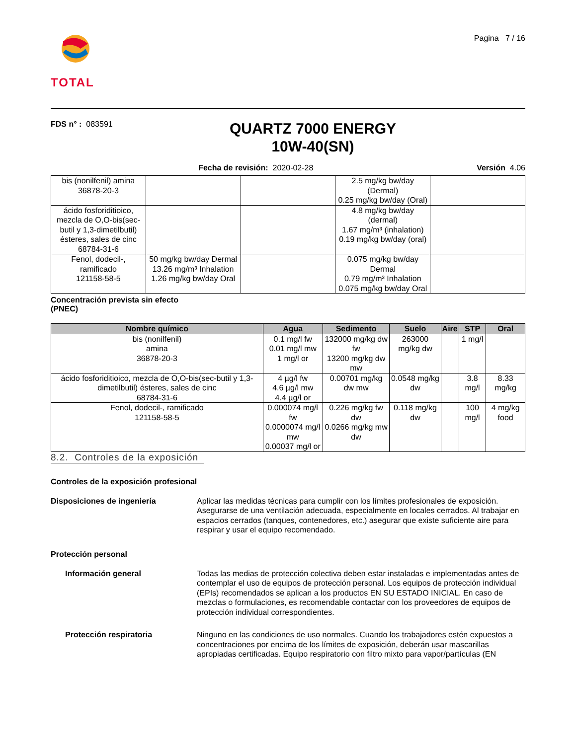TOTAL
Pagina 7 / 16
FDS n° : 083591
QUARTZ 7000 ENERGY
10W-40(SN)
Fecha de revisión: 2020-02-28 Versión 4.06
| bis (nonilfenil) amina 36878-20-3 | | | 2.5 mg/kg bw/day (Dermal) 0.25 mg/kg bw/day (Oral) | |
| ácido fosforiditioico, mezcla de O,O-bis(sec-butil y 1,3-dimetilbutil) ésteres, sales de cinc 68784-31-6 | | | 4.8 mg/kg bw/day (dermal) 1.67 mg/m³ (inhalation) 0.19 mg/kg bw/day (oral) | |
| Fenol, dodecil-, ramificado 121158-58-5 | 50 mg/kg bw/day Dermal 13.26 mg/m³ Inhalation 1.26 mg/kg bw/day Oral | | 0.075 mg/kg bw/day Dermal 0.79 mg/m³ Inhalation 0.075 mg/kg bw/day Oral | |
Concentración prevista sin efecto
(PNEC)
| Nombre químico | Agua | Sedimento | Suelo | Aire | STP | Oral |
| --- | --- | --- | --- | --- | --- | --- |
| bis (nonilfenil) amina 36878-20-3 | 0.1 mg/l fw 0.01 mg/l mw 1 mg/l or | 132000 mg/kg dw fw 13200 mg/kg dw mw | 263000 mg/kg dw | | 1 mg/l | |
| ácido fosforiditioico, mezcla de O,O-bis(sec-butil y 1,3-dimetilbutil) ésteres, sales de cinc 68784-31-6 | 4 µg/l fw 4.6 µg/l mw 4.4 µg/l or | 0.00701 mg/kg dw mw | 0.0548 mg/kg dw | | 3.8 mg/l | 8.33 mg/kg |
| Fenol, dodecil-, ramificado 121158-58-5 | 0.000074 mg/l fw 0.0000074 mg/l mw 0.00037 mg/l or | 0.226 mg/kg fw dw 0.0266 mg/kg mw dw | 0.118 mg/kg dw | | 100 mg/l | 4 mg/kg food |
8.2. Controles de la exposición
Controles de la exposición profesional
Disposiciones de ingeniería Aplicar las medidas técnicas para cumplir con los límites profesionales de exposición. Asegurarse de una ventilación adecuada, especialmente en locales cerrados. Al trabajar en espacios cerrados (tanques, contenedores, etc.) asegurar que existe suficiente aire para respirar y usar el equipo recomendado.
Protección personal
Información general Todas las medias de protección colectiva deben estar instaladas e implementadas antes de contemplar el uso de equipos de protección personal. Los equipos de protección individual (EPIs) recomendados se aplican a los productos EN SU ESTADO INICIAL. En caso de mezclas o formulaciones, es recomendable contactar con los proveedores de equipos de protección individual correspondientes.
Protección respiratoria Ninguno en las condiciones de uso normales. Cuando los trabajadores estén expuestos a concentraciones por encima de los límites de exposición, deberán usar mascarillas apropiadas certificadas. Equipo respiratorio con filtro mixto para vapor/partículas (EN